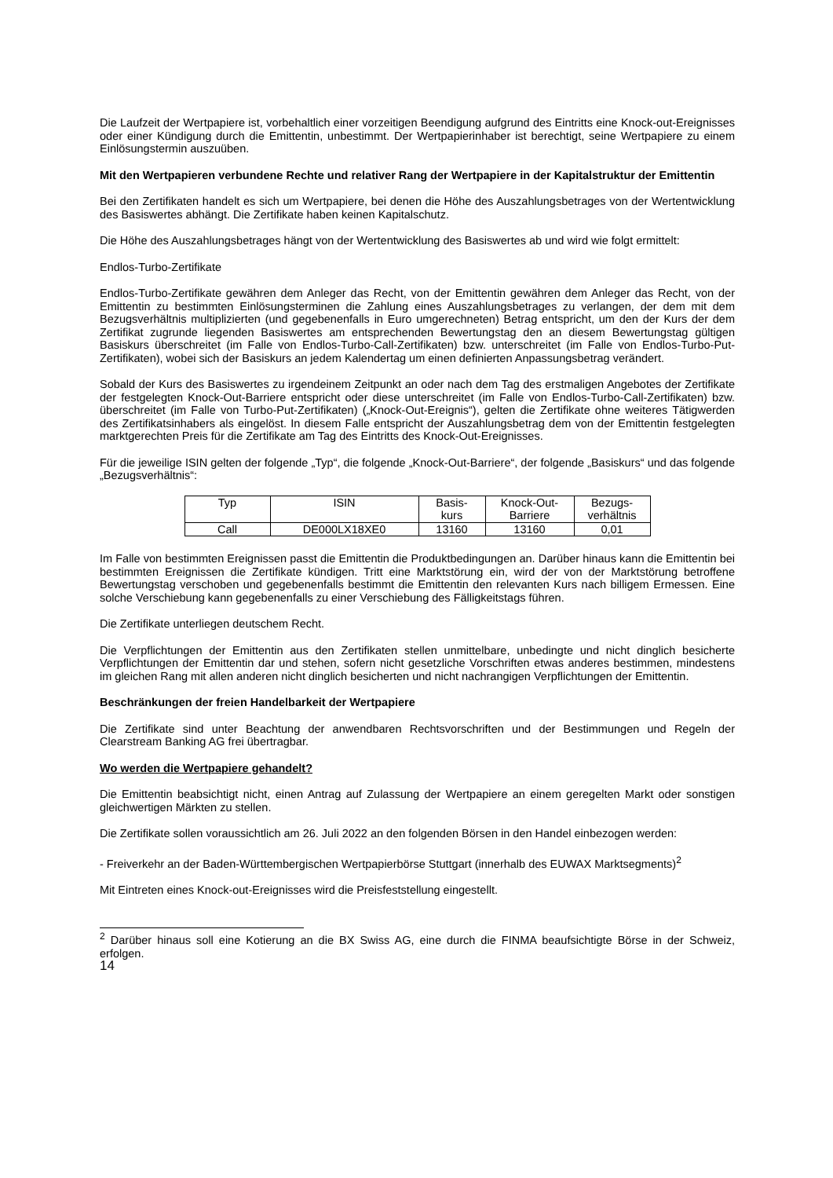Die Laufzeit der Wertpapiere ist, vorbehaltlich einer vorzeitigen Beendigung aufgrund des Eintritts eine Knock-out-Ereignisses oder einer Kündigung durch die Emittentin, unbestimmt. Der Wertpapierinhaber ist berechtigt, seine Wertpapiere zu einem Einlösungstermin auszuüben.
Mit den Wertpapieren verbundene Rechte und relativer Rang der Wertpapiere in der Kapitalstruktur der Emittentin
Bei den Zertifikaten handelt es sich um Wertpapiere, bei denen die Höhe des Auszahlungsbetrages von der Wertentwicklung des Basiswertes abhängt. Die Zertifikate haben keinen Kapitalschutz.
Die Höhe des Auszahlungsbetrages hängt von der Wertentwicklung des Basiswertes ab und wird wie folgt ermittelt:
Endlos-Turbo-Zertifikate
Endlos-Turbo-Zertifikate gewähren dem Anleger das Recht, von der Emittentin gewähren dem Anleger das Recht, von der Emittentin zu bestimmten Einlösungsterminen die Zahlung eines Auszahlungsbetrages zu verlangen, der dem mit dem Bezugsverhältnis multiplizierten (und gegebenenfalls in Euro umgerechneten) Betrag entspricht, um den der Kurs der dem Zertifikat zugrunde liegenden Basiswertes am entsprechenden Bewertungstag den an diesem Bewertungstag gültigen Basiskurs überschreitet (im Falle von Endlos-Turbo-Call-Zertifikaten) bzw. unterschreitet (im Falle von Endlos-Turbo-Put-Zertifikaten), wobei sich der Basiskurs an jedem Kalendertag um einen definierten Anpassungsbetrag verändert.
Sobald der Kurs des Basiswertes zu irgendeinem Zeitpunkt an oder nach dem Tag des erstmaligen Angebotes der Zertifikate der festgelegten Knock-Out-Barriere entspricht oder diese unterschreitet (im Falle von Endlos-Turbo-Call-Zertifikaten) bzw. überschreitet (im Falle von Turbo-Put-Zertifikaten) („Knock-Out-Ereignis“), gelten die Zertifikate ohne weiteres Tätigwerden des Zertifikatsinhabers als eingelöst. In diesem Falle entspricht der Auszahlungsbetrag dem von der Emittentin festgelegten marktgerechten Preis für die Zertifikate am Tag des Eintritts des Knock-Out-Ereignisses.
Für die jeweilige ISIN gelten der folgende „Typ“, die folgende „Knock-Out-Barriere“, der folgende „Basiskurs“ und das folgende „Bezugsverhältnis“:
| Typ | ISIN | Basis- kurs | Knock-Out- Barriere | Bezugs- verhältnis |
| --- | --- | --- | --- | --- |
| Call | DE000LX18XE0 | 13160 | 13160 | 0,01 |
Im Falle von bestimmten Ereignissen passt die Emittentin die Produktbedingungen an. Darüber hinaus kann die Emittentin bei bestimmten Ereignissen die Zertifikate kündigen. Tritt eine Marktstörung ein, wird der von der Marktstörung betroffene Bewertungstag verschoben und gegebenenfalls bestimmt die Emittentin den relevanten Kurs nach billigem Ermessen. Eine solche Verschiebung kann gegebenenfalls zu einer Verschiebung des Fälligkeitstags führen.
Die Zertifikate unterliegen deutschem Recht.
Die Verpflichtungen der Emittentin aus den Zertifikaten stellen unmittelbare, unbedingte und nicht dinglich besicherte Verpflichtungen der Emittentin dar und stehen, sofern nicht gesetzliche Vorschriften etwas anderes bestimmen, mindestens im gleichen Rang mit allen anderen nicht dinglich besicherten und nicht nachrangigen Verpflichtungen der Emittentin.
Beschränkungen der freien Handelbarkeit der Wertpapiere
Die Zertifikate sind unter Beachtung der anwendbaren Rechtsvorschriften und der Bestimmungen und Regeln der Clearstream Banking AG frei übertragbar.
Wo werden die Wertpapiere gehandelt?
Die Emittentin beabsichtigt nicht, einen Antrag auf Zulassung der Wertpapiere an einem geregelten Markt oder sonstigen gleichwertigen Märkten zu stellen.
Die Zertifikate sollen voraussichtlich am 26. Juli 2022 an den folgenden Börsen in den Handel einbezogen werden:
- Freiverkehr an der Baden-Württembergischen Wertpapierbörse Stuttgart (innerhalb des EUWAX Marktsegments)<sup>2</sup>
Mit Eintreten eines Knock-out-Ereignisses wird die Preisfeststellung eingestellt.
<sup>2</sup> Darüber hinaus soll eine Kotierung an die BX Swiss AG, eine durch die FINMA beaufsichtigte Börse in der Schweiz, erfolgen.
14